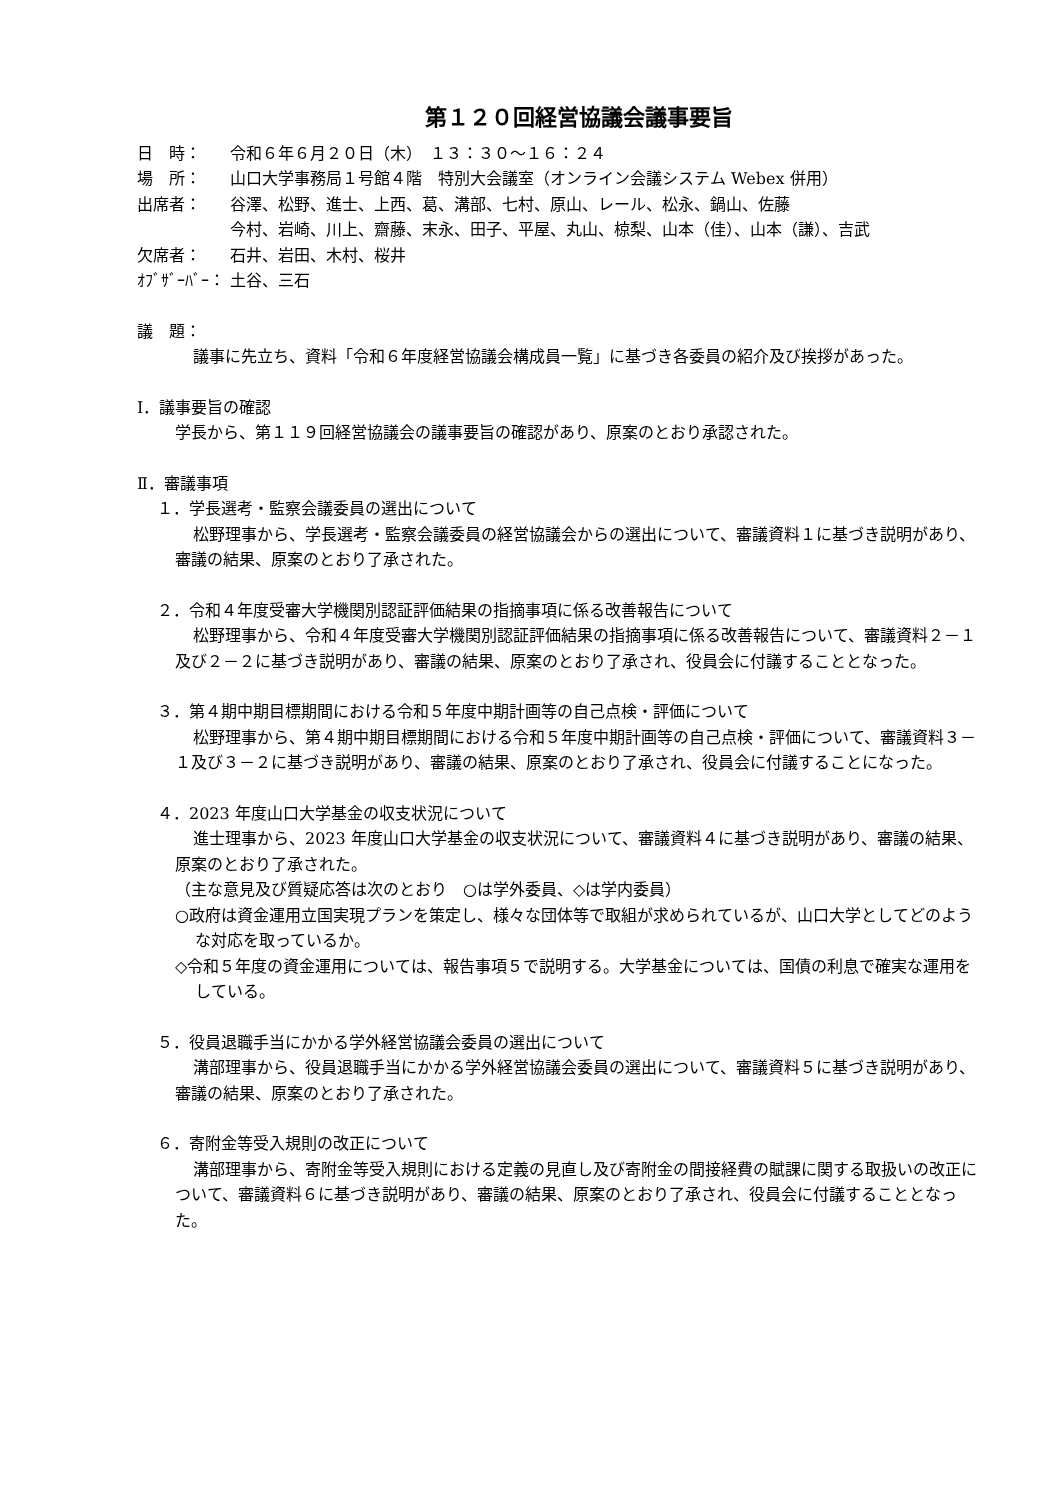第１２０回経営協議会議事要旨
日　時： 令和６年６月２０日（木）　１３：３０～１６：２４
場　所： 山口大学事務局１号館４階　特別大会議室（オンライン会議システム Webex 併用）
出席者： 谷澤、松野、進士、上西、葛、溝部、七村、原山、レール、松永、鍋山、佐藤
今村、岩崎、川上、齋藤、末永、田子、平屋、丸山、椋梨、山本（佳）、山本（謙）、吉武
欠席者： 石井、岩田、木村、桜井
ｵﾌﾞｻﾞｰﾊﾞｰ： 土谷、三石
議　題：
議事に先立ち、資料「令和６年度経営協議会構成員一覧」に基づき各委員の紹介及び挨拶があった。
Ⅰ．議事要旨の確認
学長から、第１１９回経営協議会の議事要旨の確認があり、原案のとおり承認された。
Ⅱ．審議事項
１．学長選考・監察会議委員の選出について
松野理事から、学長選考・監察会議委員の経営協議会からの選出について、審議資料１に基づき説明があり、審議の結果、原案のとおり了承された。
２．令和４年度受審大学機関別認証評価結果の指摘事項に係る改善報告について
松野理事から、令和４年度受審大学機関別認証評価結果の指摘事項に係る改善報告について、審議資料２－１及び２－２に基づき説明があり、審議の結果、原案のとおり了承され、役員会に付議することとなった。
３．第４期中期目標期間における令和５年度中期計画等の自己点検・評価について
松野理事から、第４期中期目標期間における令和５年度中期計画等の自己点検・評価について、審議資料３－１及び３－２に基づき説明があり、審議の結果、原案のとおり了承され、役員会に付議することになった。
４．2023 年度山口大学基金の収支状況について
進士理事から、2023 年度山口大学基金の収支状況について、審議資料４に基づき説明があり、審議の結果、原案のとおり了承された。
（主な意見及び質疑応答は次のとおり　○は学外委員、◇は学内委員）
○政府は資金運用立国実現プランを策定し、様々な団体等で取組が求められているが、山口大学としてどのような対応を取っているか。
◇令和５年度の資金運用については、報告事項５で説明する。大学基金については、国債の利息で確実な運用をしている。
５．役員退職手当にかかる学外経営協議会委員の選出について
溝部理事から、役員退職手当にかかる学外経営協議会委員の選出について、審議資料５に基づき説明があり、審議の結果、原案のとおり了承された。
６．寄附金等受入規則の改正について
溝部理事から、寄附金等受入規則における定義の見直し及び寄附金の間接経費の賦課に関する取扱いの改正について、審議資料６に基づき説明があり、審議の結果、原案のとおり了承され、役員会に付議することとなった。